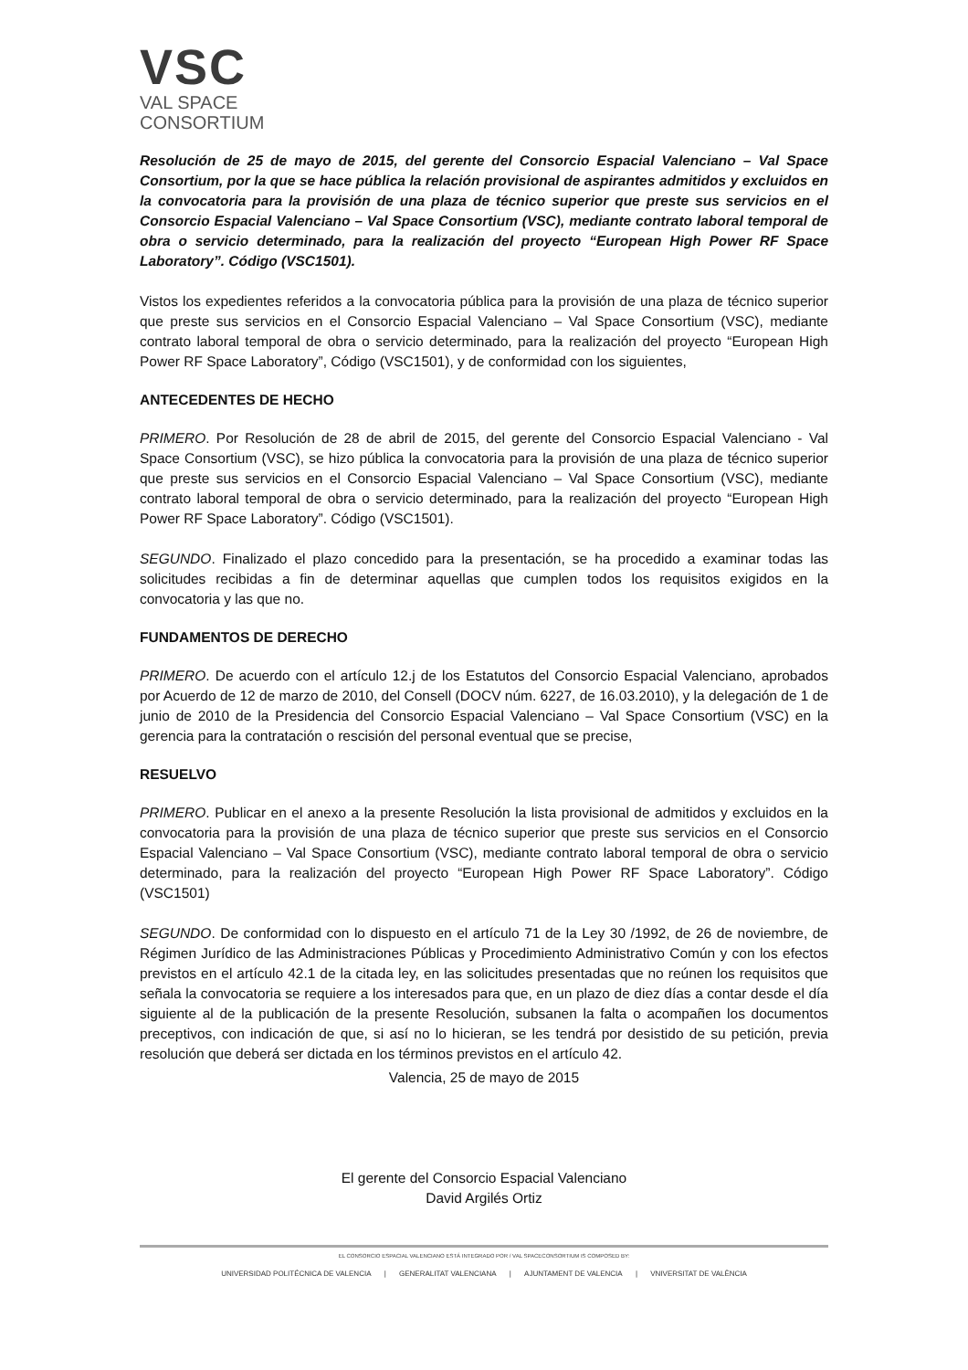VSC
VAL SPACE
CONSORTIUM
Resolución de 25 de mayo de 2015, del gerente del Consorcio Espacial Valenciano – Val Space Consortium, por la que se hace pública la relación provisional de aspirantes admitidos y excluidos en la convocatoria para la provisión de una plaza de técnico superior que preste sus servicios en el Consorcio Espacial Valenciano – Val Space Consortium (VSC), mediante contrato laboral temporal de obra o servicio determinado, para la realización del proyecto “European High Power RF Space Laboratory”. Código (VSC1501).
Vistos los expedientes referidos a la convocatoria pública para la provisión de una plaza de técnico superior que preste sus servicios en el Consorcio Espacial Valenciano – Val Space Consortium (VSC), mediante contrato laboral temporal de obra o servicio determinado, para la realización del proyecto “European High Power RF Space Laboratory”, Código (VSC1501), y de conformidad con los siguientes,
ANTECEDENTES DE HECHO
PRIMERO. Por Resolución de 28 de abril de 2015, del gerente del Consorcio Espacial Valenciano - Val Space Consortium (VSC), se hizo pública la convocatoria para la provisión de una plaza de técnico superior que preste sus servicios en el Consorcio Espacial Valenciano – Val Space Consortium (VSC), mediante contrato laboral temporal de obra o servicio determinado, para la realización del proyecto “European High Power RF Space Laboratory”. Código (VSC1501).
SEGUNDO. Finalizado el plazo concedido para la presentación, se ha procedido a examinar todas las solicitudes recibidas a fin de determinar aquellas que cumplen todos los requisitos exigidos en la convocatoria y las que no.
FUNDAMENTOS DE DERECHO
PRIMERO. De acuerdo con el artículo 12.j de los Estatutos del Consorcio Espacial Valenciano, aprobados por Acuerdo de 12 de marzo de 2010, del Consell (DOCV núm. 6227, de 16.03.2010), y la delegación de 1 de junio de 2010 de la Presidencia del Consorcio Espacial Valenciano – Val Space Consortium (VSC) en la gerencia para la contratación o rescisión del personal eventual que se precise,
RESUELVO
PRIMERO. Publicar en el anexo a la presente Resolución la lista provisional de admitidos y excluidos en la convocatoria para la provisión de una plaza de técnico superior que preste sus servicios en el Consorcio Espacial Valenciano – Val Space Consortium (VSC), mediante contrato laboral temporal de obra o servicio determinado, para la realización del proyecto “European High Power RF Space Laboratory”. Código (VSC1501)
SEGUNDO. De conformidad con lo dispuesto en el artículo 71 de la Ley 30 /1992, de 26 de noviembre, de Régimen Jurídico de las Administraciones Públicas y Procedimiento Administrativo Común y con los efectos previstos en el artículo 42.1 de la citada ley, en las solicitudes presentadas que no reúnen los requisitos que señala la convocatoria se requiere a los interesados para que, en un plazo de diez días a contar desde el día siguiente al de la publicación de la presente Resolución, subsanen la falta o acompañen los documentos preceptivos, con indicación de que, si así no lo hicieran, se les tendrá por desistido de su petición, previa resolución que deberá ser dictada en los términos previstos en el artículo 42.
Valencia, 25 de mayo de 2015
El gerente del Consorcio Espacial Valenciano
David Argilés Ortiz
EL CONSORCIO ESPACIAL VALENCIANO ESTÁ INTEGRADO POR / VAL SPACECONSORTIUM IS COMPOSED BY:
UNIVERSIDAD POLITÉCNICA DE VALENCIA | GENERALITAT VALENCIANA | AJUNTAMENT DE VALENCIA | VNIVERSITAT DE VALÈNCIA